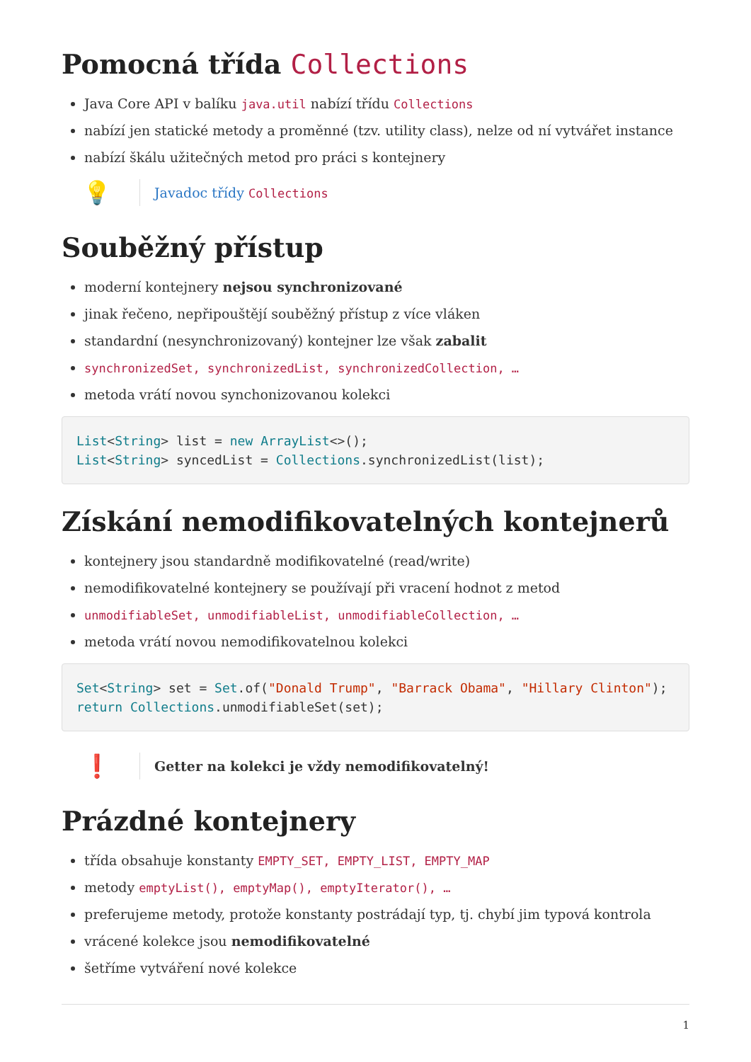Pomocná třída Collections
Java Core API v balíku java.util nabízí třídu Collections
nabízí jen statické metody a proměnné (tzv. utility class), nelze od ní vytvářet instance
nabízí škálu užitečných metod pro práci s kontejnery
💡
Javadoc třídy Collections
Souběžný přístup
moderní kontejnery nejsou synchronizované
jinak řečeno, nepřipouštějí souběžný přístup z více vláken
standardní (nesynchronizovaný) kontejner lze však zabalit
synchronizedSet, synchronizedList, synchronizedCollection, …
metoda vrátí novou synchonizovanou kolekci
List<String> list = new ArrayList<>();
List<String> syncedList = Collections.synchronizedList(list);
Získání nemodifikovatelných kontejnerů
kontejnery jsou standardně modifikovatelné (read/write)
nemodifikovatelné kontejnery se používají při vracení hodnot z metod
unmodifiableSet, unmodifiableList, unmodifiableCollection, …
metoda vrátí novou nemodifikovatelnou kolekci
Set<String> set = Set.of("Donald Trump", "Barrack Obama", "Hillary Clinton");
return Collections.unmodifiableSet(set);
❗
Getter na kolekci je vždy nemodifikovatelný!
Prázdné kontejnery
třída obsahuje konstanty EMPTY_SET, EMPTY_LIST, EMPTY_MAP
metody emptyList(), emptyMap(), emptyIterator(), …
preferujeme metody, protože konstanty postrádají typ, tj. chybí jim typová kontrola
vrácené kolekce jsou nemodifikovatelné
šetříme vytváření nové kolekce
1